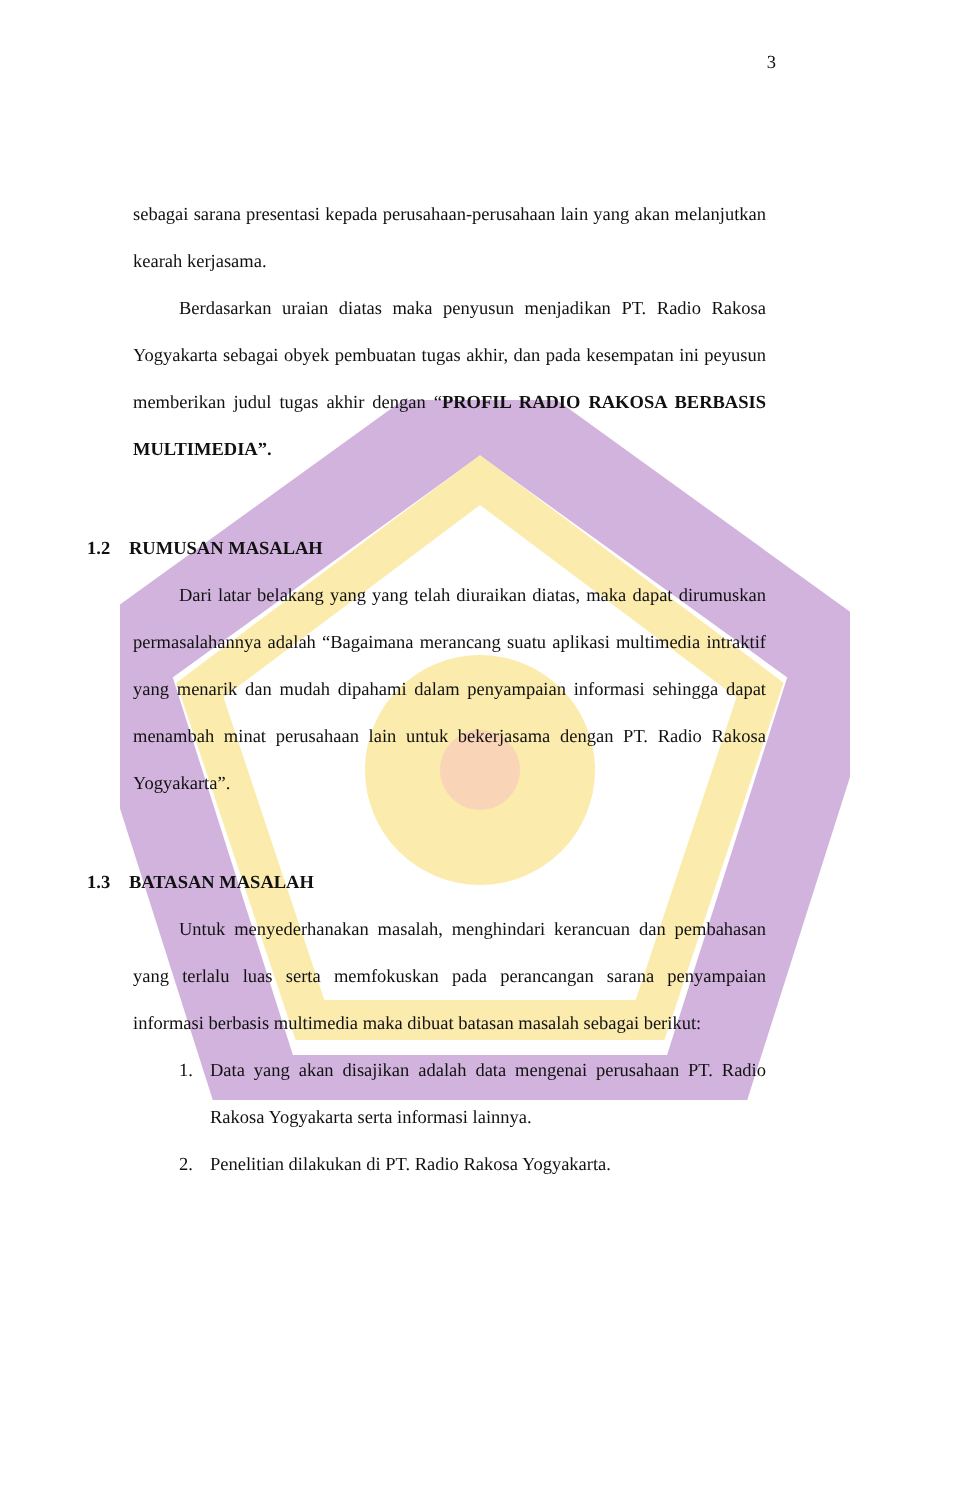3
sebagai sarana presentasi kepada perusahaan-perusahaan lain yang akan melanjutkan kearah kerjasama.
Berdasarkan uraian diatas maka penyusun menjadikan PT. Radio Rakosa Yogyakarta sebagai obyek pembuatan tugas akhir, dan pada kesempatan ini peyusun memberikan judul tugas akhir dengan “PROFIL RADIO RAKOSA BERBASIS MULTIMEDIA”.
1.2 RUMUSAN MASALAH
Dari latar belakang yang yang telah diuraikan diatas, maka dapat dirumuskan permasalahannya adalah “Bagaimana merancang suatu aplikasi multimedia intraktif yang menarik dan mudah dipahami dalam penyampaian informasi sehingga dapat menambah minat perusahaan lain untuk bekerjasama dengan PT. Radio Rakosa Yogyakarta”.
1.3 BATASAN MASALAH
Untuk menyederhanakan masalah, menghindari kerancuan dan pembahasan yang terlalu luas serta memfokuskan pada perancangan sarana penyampaian informasi berbasis multimedia maka dibuat batasan masalah sebagai berikut:
1. Data yang akan disajikan adalah data mengenai perusahaan PT. Radio Rakosa Yogyakarta serta informasi lainnya.
2. Penelitian dilakukan di PT. Radio Rakosa Yogyakarta.